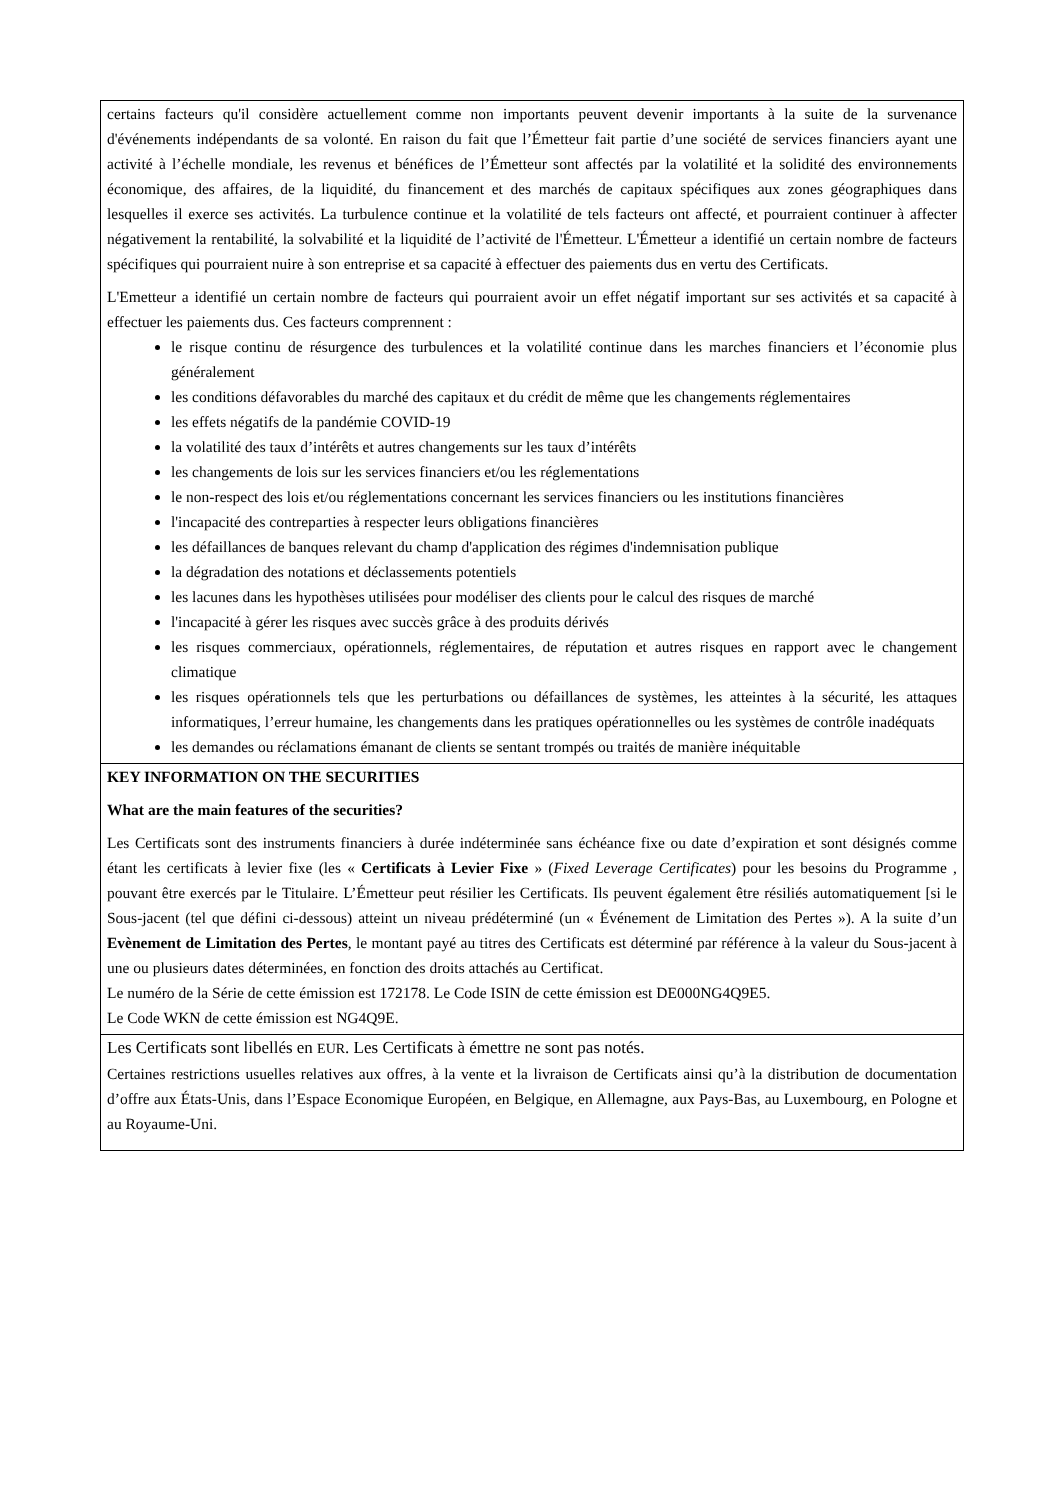certains facteurs qu'il considère actuellement comme non importants peuvent devenir importants à la suite de la survenance d'événements indépendants de sa volonté. En raison du fait que l’Émetteur fait partie d’une société de services financiers ayant une activité à l’échelle mondiale, les revenus et bénéfices de l’Émetteur sont affectés par la volatilité et la solidité des environnements économique, des affaires, de la liquidité, du financement et des marchés de capitaux spécifiques aux zones géographiques dans lesquelles il exerce ses activités. La turbulence continue et la volatilité de tels facteurs ont affecté, et pourraient continuer à affecter négativement la rentabilité, la solvabilité et la liquidité de l’activité de l'Émetteur. L'Émetteur a identifié un certain nombre de facteurs spécifiques qui pourraient nuire à son entreprise et sa capacité à effectuer des paiements dus en vertu des Certificats.
L'Emetteur a identifié un certain nombre de facteurs qui pourraient avoir un effet négatif important sur ses activités et sa capacité à effectuer les paiements dus. Ces facteurs comprennent :
le risque continu de résurgence des turbulences et la volatilité continue dans les marches financiers et l’économie plus généralement
les conditions défavorables du marché des capitaux et du crédit de même que les changements réglementaires
les effets négatifs de la pandémie COVID-19
la volatilité des taux d’intérêts et autres changements sur les taux d’intérêts
les changements de lois sur les services financiers et/ou les réglementations
le non-respect des lois et/ou réglementations concernant les services financiers ou les institutions financières
l'incapacité des contreparties à respecter leurs obligations financières
les défaillances de banques relevant du champ d'application des régimes d'indemnisation publique
la dégradation des notations et déclassements potentiels
les lacunes dans les hypothèses utilisées pour modéliser des clients pour le calcul des risques de marché
l'incapacité à gérer les risques avec succès grâce à des produits dérivés
les risques commerciaux, opérationnels, réglementaires, de réputation et autres risques en rapport avec le changement climatique
les risques opérationnels tels que les perturbations ou défaillances de systèmes, les atteintes à la sécurité, les attaques informatiques, l’erreur humaine, les changements dans les pratiques opérationnelles ou les systèmes de contrôle inadéquats
les demandes ou réclamations émanant de clients se sentant trompés ou traités de manière inéquitable
KEY INFORMATION ON THE SECURITIES
What are the main features of the securities?
Les Certificats sont des instruments financiers à durée indéterminée sans échéance fixe ou date d’expiration et sont désignés comme étant les certificats à levier fixe (les « Certificats à Levier Fixe » (Fixed Leverage Certificates) pour les besoins du Programme , pouvant être exercés par le Titulaire. L’Émetteur peut résilier les Certificats. Ils peuvent également être résiliés automatiquement [si le Sous-jacent (tel que défini ci-dessous) atteint un niveau prédéterminé (un « Événement de Limitation des Pertes »). A la suite d’un Evènement de Limitation des Pertes, le montant payé au titres des Certificats est déterminé par référence à la valeur du Sous-jacent à une ou plusieurs dates déterminées, en fonction des droits attachés au Certificat.
Le numéro de la Série de cette émission est 172178. Le Code ISIN de cette émission est DE000NG4Q9E5.
Le Code WKN de cette émission est NG4Q9E.
Les Certificats sont libellés en EUR. Les Certificats à émettre ne sont pas notés.
Certaines restrictions usuelles relatives aux offres, à la vente et la livraison de Certificats ainsi qu’à la distribution de documentation d’offre aux États-Unis, dans l’Espace Economique Européen, en Belgique, en Allemagne, aux Pays-Bas, au Luxembourg, en Pologne et au Royaume-Uni.